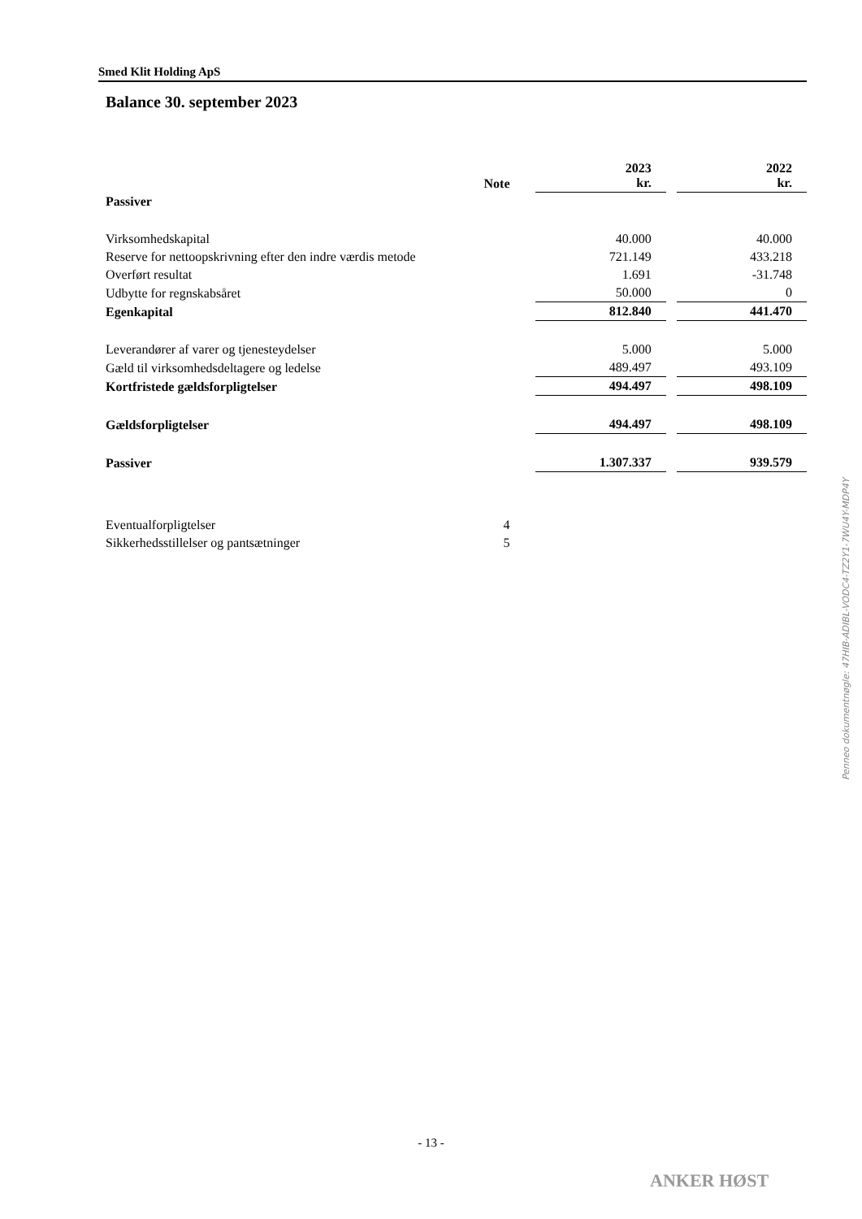Smed Klit Holding ApS
Balance 30. september 2023
| | Note | | 2023 kr. | | 2022 kr. |
| --- | --- | --- | --- | --- | --- |
| Passiver | | | | | |
| Virksomhedskapital | | | 40.000 | | 40.000 |
| Reserve for nettoopskrivning efter den indre værdis metode | | | 721.149 | | 433.218 |
| Overført resultat | | | 1.691 | | -31.748 |
| Udbytte for regnskabsåret | | | 50.000 | | 0 |
| Egenkapital | | | 812.840 | | 441.470 |
| Leverandører af varer og tjenesteydelser | | | 5.000 | | 5.000 |
| Gæld til virksomhedsdeltagere og ledelse | | | 489.497 | | 493.109 |
| Kortfristede gældsforpligtelser | | | 494.497 | | 498.109 |
| Gældsforpligtelser | | | 494.497 | | 498.109 |
| Passiver | | | 1.307.337 | | 939.579 |
| Eventualforpligtelser | 4 | | | | |
| Sikkerhedsstillelser og pantsætninger | 5 | | | | |
Penneo dokumentnøgle: 47HIB-ADIBL-VODC4-TZ2Y1-7WU4Y-MDP4Y
- 13 -
ANKER HØST